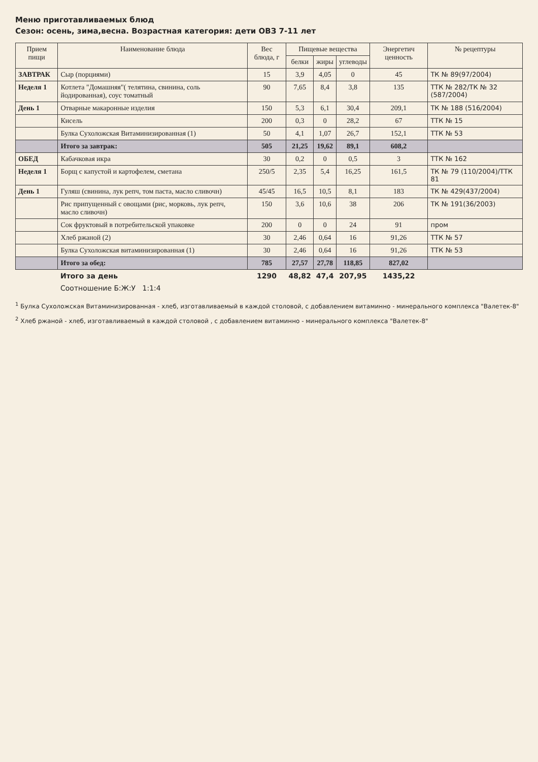Меню приготавливаемых блюд
Сезон: осень, зима,весна. Возрастная категория: дети ОВЗ 7-11 лет
| Прием пищи | Наименование блюда | Вес блюда, г | Пищевые вещества | | | Энергетич ценность | № рецептуры |
| --- | --- | --- | --- | --- | --- | --- | --- |
| | | | белки | жиры | углеводы | | |
| ЗАВТРАК | Сыр (порциями) | 15 | 3,9 | 4,05 | 0 | 45 | ТК № 89(97/2004) |
| Неделя 1 | Котлета "Домашняя"( телятина, свинина, соль йодированная), соус томатный | 90 | 7,65 | 8,4 | 3,8 | 135 | ТТК № 282/ТК № 32 (587/2004) |
| День 1 | Отварные макаронные изделия | 150 | 5,3 | 6,1 | 30,4 | 209,1 | ТК № 188 (516/2004) |
| | Кисель | 200 | 0,3 | 0 | 28,2 | 67 | ТТК № 15 |
| | Булка Сухоложская Витаминизированная (1) | 50 | 4,1 | 1,07 | 26,7 | 152,1 | ТТК № 53 |
| | Итого за завтрак: | 505 | 21,25 | 19,62 | 89,1 | 608,2 | |
| ОБЕД | Кабачковая икра | 30 | 0,2 | 0 | 0,5 | 3 | ТТК № 162 |
| Неделя 1 | Борщ с капустой и картофелем, сметана | 250/5 | 2,35 | 5,4 | 16,25 | 161,5 | ТК № 79 (110/2004)/ТТК 81 |
| День 1 | Гуляш (свинина, лук репч, том паста, масло сливочн) | 45/45 | 16,5 | 10,5 | 8,1 | 183 | ТК № 429(437/2004) |
| | Рис припущенный с овощами (рис, морковь, лук репч, масло сливочн) | 150 | 3,6 | 10,6 | 38 | 206 | ТК № 191(36/2003) |
| | Сок фруктовый в потребительской упаковке | 200 | 0 | 0 | 24 | 91 | пром |
| | Хлеб ржаной (2) | 30 | 2,46 | 0,64 | 16 | 91,26 | ТТК № 57 |
| | Булка Сухоложская витаминизированная (1) | 30 | 2,46 | 0,64 | 16 | 91,26 | ТТК № 53 |
| | Итого за обед: | 785 | 27,57 | 27,78 | 118,85 | 827,02 | |
| | Итого за день | 1290 | 48,82 | 47,4 | 207,95 | 1435,22 | |
| | Соотношение Б:Ж:У 1:1:4 | | | | | | |
<sup>1</sup> Булка Сухоложская Витаминизированная - хлеб, изготавливаемый в каждой столовой, с добавлением витаминно - минерального комплекса "Валетек-8"
<sup>2</sup> Хлеб ржаной - хлеб, изготавливаемый в каждой столовой , с добавлением витаминно - минерального комплекса "Валетек-8"